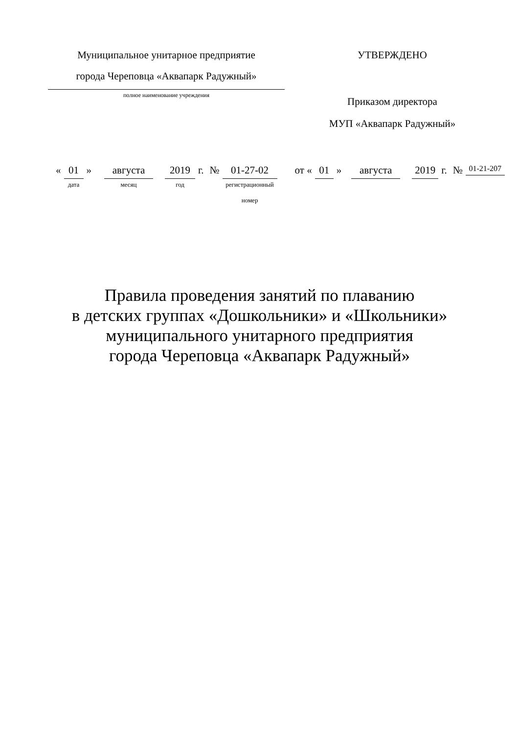Муниципальное унитарное предприятие
города Череповца «Аквапарк Радужный»
полное наименование учреждения
УТВЕРЖДЕНО
Приказом директора
МУП «Аквапарк Радужный»
« 01
дата
» августа
месяц
2019
год
г. № 01-27-02
регистрационный
номер
от « 01 » августа 2019 г. №
01-21-207
Правила проведения занятий по плаванию
в детских группах «Дошкольники» и «Школьники»
муниципального унитарного предприятия
города Череповца «Аквапарк Радужный»